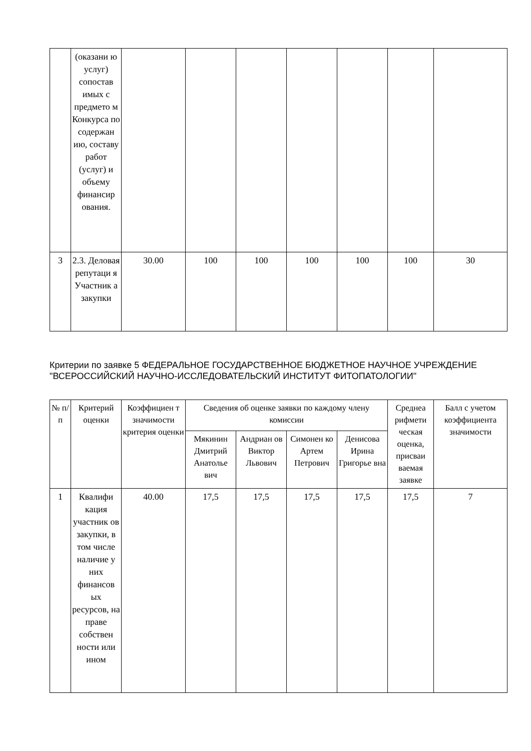| | (оказани ю услуг) сопостав имых с предмето м Конкурса по содержан ию, составу работ (услуг) и объему финансир ования. | | | | | | | |
| 3 | 2.3. Деловая репутаци я Участник а закупки | 30.00 | 100 | 100 | 100 | 100 | 100 | 30 |
Критерии по заявке 5 ФЕДЕРАЛЬНОЕ ГОСУДАРСТВЕННОЕ БЮДЖЕТНОЕ НАУЧНОЕ УЧРЕЖДЕНИЕ "ВСЕРОССИЙСКИЙ НАУЧНО-ИССЛЕДОВАТЕЛЬСКИЙ ИНСТИТУТ ФИТОПАТОЛОГИИ"
| № п/п | Критерий оценки | Коэффициен т значимости критерия оценки | Сведения об оценке заявки по каждому члену комиссии | | | | Среднеа рифмети ческая оценка, присваи ваемая заявке | Балл с учетом коэффициента значимости |
| --- | --- | --- | --- | --- | --- | --- | --- | --- |
| | | | Мякинин Дмитрий Анатолье вич | Андриан ов Виктор Львович | Симонен ко Артем Петрович | Денисова Ирина Григорье вна | | |
| 1 | Квалифи кация участник ов закупки, в том числе наличие у них финансов ых ресурсов, на праве собствен ности или ином | 40.00 | 17,5 | 17,5 | 17,5 | 17,5 | 17,5 | 7 |